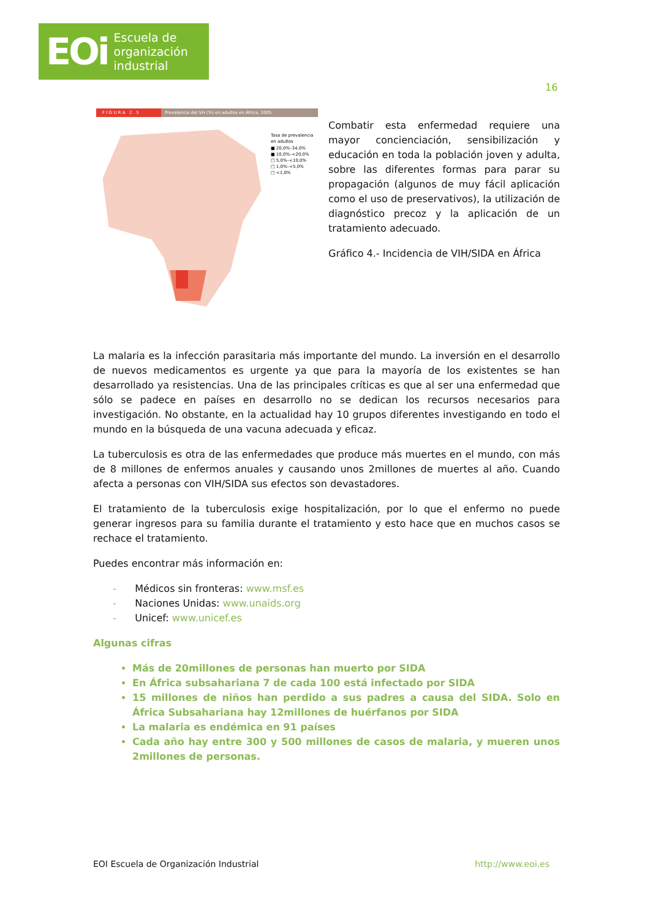EOi Escuela de
organización
industrial
16
F I G U R A 2 . 5 Prevalencia del VH (%) en adultos en África, 2005
Tasa de prevalencia
en adultos
■ 20,0%–34,0%
■ 10,0%–<20,0%
□ 5,0%–<10,0%
□ 1,0%–<5,0%
□ <1,0%
Combatir esta enfermedad requiere una mayor concienciación, sensibilización y educación en toda la población joven y adulta, sobre las diferentes formas para parar su propagación (algunos de muy fácil aplicación como el uso de preservativos), la utilización de diagnóstico precoz y la aplicación de un tratamiento adecuado.
Gráfico 4.- Incidencia de VIH/SIDA en África
La malaria es la infección parasitaria más importante del mundo. La inversión en el desarrollo de nuevos medicamentos es urgente ya que para la mayoría de los existentes se han desarrollado ya resistencias. Una de las principales críticas es que al ser una enfermedad que sólo se padece en países en desarrollo no se dedican los recursos necesarios para investigación. No obstante, en la actualidad hay 10 grupos diferentes investigando en todo el mundo en la búsqueda de una vacuna adecuada y eficaz.
La tuberculosis es otra de las enfermedades que produce más muertes en el mundo, con más de 8 millones de enfermos anuales y causando unos 2millones de muertes al año. Cuando afecta a personas con VIH/SIDA sus efectos son devastadores.
El tratamiento de la tuberculosis exige hospitalización, por lo que el enfermo no puede generar ingresos para su familia durante el tratamiento y esto hace que en muchos casos se rechace el tratamiento.
Puedes encontrar más información en:
- Médicos sin fronteras: www.msf.es
- Naciones Unidas: www.unaids.org
- Unicef: www.unicef.es
Algunas cifras
Más de 20millones de personas han muerto por SIDA
En África subsahariana 7 de cada 100 está infectado por SIDA
15 millones de niños han perdido a sus padres a causa del SIDA. Solo en África Subsahariana hay 12millones de huérfanos por SIDA
La malaria es endémica en 91 países
Cada año hay entre 300 y 500 millones de casos de malaria, y mueren unos 2millones de personas.
EOI Escuela de Organización Industrial http://www.eoi.es